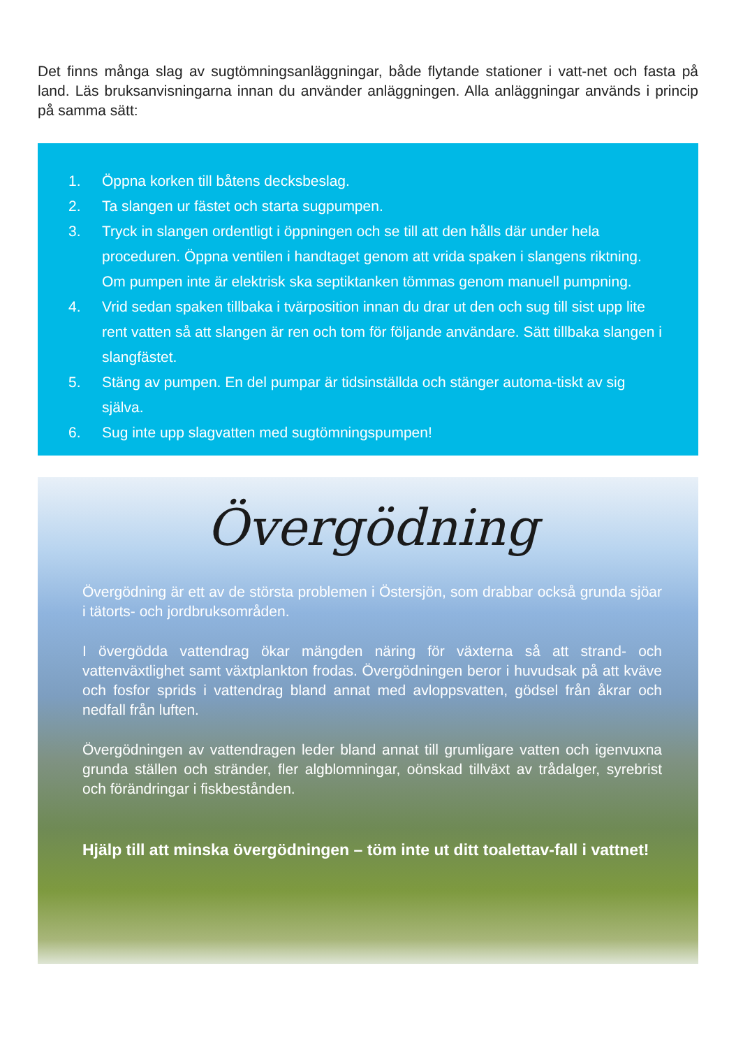Det finns många slag av sugtömningsanläggningar, både flytande stationer i vatt-net och fasta på land. Läs bruksanvisningarna innan du använder anläggningen. Alla anläggningar används i princip på samma sätt:
1. Öppna korken till båtens decksbeslag.
2. Ta slangen ur fästet och starta sugpumpen.
3. Tryck in slangen ordentligt i öppningen och se till att den hålls där under hela proceduren. Öppna ventilen i handtaget genom att vrida spaken i slangens riktning. Om pumpen inte är elektrisk ska septiktanken tömmas genom manuell pumpning.
4. Vrid sedan spaken tillbaka i tvärposition innan du drar ut den och sug till sist upp lite rent vatten så att slangen är ren och tom för följande användare. Sätt tillbaka slangen i slangfästet.
5. Stäng av pumpen. En del pumpar är tidsinställda och stänger automa-tiskt av sig själva.
6. Sug inte upp slagvatten med sugtömningspumpen!
Övergödning
Övergödning är ett av de största problemen i Östersjön, som drabbar också grunda sjöar i tätorts- och jordbruksområden.
I övergödda vattendrag ökar mängden näring för växterna så att strand- och vattenväxtlighet samt växtplankton frodas. Övergödningen beror i huvudsak på att kväve och fosfor sprids i vattendrag bland annat med avloppsvatten, gödsel från åkrar och nedfall från luften.
Övergödningen av vattendragen leder bland annat till grumligare vatten och igenvuxna grunda ställen och stränder, fler algblomningar, oönskad tillväxt av trådalger, syrebrist och förändringar i fiskbestånden.
Hjälp till att minska övergödningen – töm inte ut ditt toalettav-fall i vattnet!